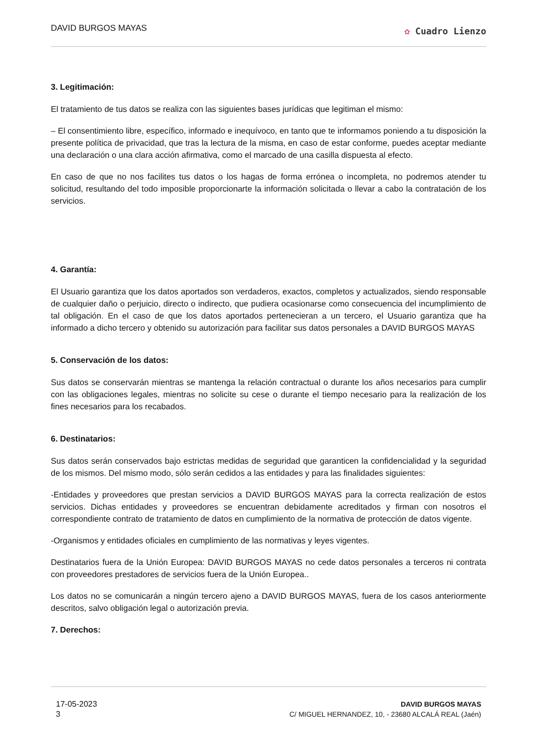DAVID BURGOS MAYAS
✿ Cuadro Lienzo
3. Legitimación:
El tratamiento de tus datos se realiza con las siguientes bases jurídicas que legitiman el mismo:
– El consentimiento libre, específico, informado e inequívoco, en tanto que te informamos poniendo a tu disposición la presente política de privacidad, que tras la lectura de la misma, en caso de estar conforme, puedes aceptar mediante una declaración o una clara acción afirmativa, como el marcado de una casilla dispuesta al efecto.
En caso de que no nos facilites tus datos o los hagas de forma errónea o incompleta, no podremos atender tu solicitud, resultando del todo imposible proporcionarte la información solicitada o llevar a cabo la contratación de los servicios.
4. Garantía:
El Usuario garantiza que los datos aportados son verdaderos, exactos, completos y actualizados, siendo responsable de cualquier daño o perjuicio, directo o indirecto, que pudiera ocasionarse como consecuencia del incumplimiento de tal obligación. En el caso de que los datos aportados pertenecieran a un tercero, el Usuario garantiza que ha informado a dicho tercero y obtenido su autorización para facilitar sus datos personales a DAVID BURGOS MAYAS
5. Conservación de los datos:
Sus datos se conservarán mientras se mantenga la relación contractual o durante los años necesarios para cumplir con las obligaciones legales, mientras no solicite su cese o durante el tiempo necesario para la realización de los fines necesarios para los recabados.
6. Destinatarios:
Sus datos serán conservados bajo estrictas medidas de seguridad que garanticen la confidencialidad y la seguridad de los mismos. Del mismo modo, sólo serán cedidos a las entidades y para las finalidades siguientes:
-Entidades y proveedores que prestan servicios a DAVID BURGOS MAYAS para la correcta realización de estos servicios. Dichas entidades y proveedores se encuentran debidamente acreditados y firman con nosotros el correspondiente contrato de tratamiento de datos en cumplimiento de la normativa de protección de datos vigente.
-Organismos y entidades oficiales en cumplimiento de las normativas y leyes vigentes.
Destinatarios fuera de la Unión Europea: DAVID BURGOS MAYAS no cede datos personales a terceros ni contrata con proveedores prestadores de servicios fuera de la Unión Europea..
Los datos no se comunicarán a ningún tercero ajeno a DAVID BURGOS MAYAS, fuera de los casos anteriormente descritos, salvo obligación legal o autorización previa.
7. Derechos:
17-05-2023
3
DAVID BURGOS MAYAS
C/ MIGUEL HERNANDEZ, 10, - 23680 ALCALÁ REAL (Jaén)